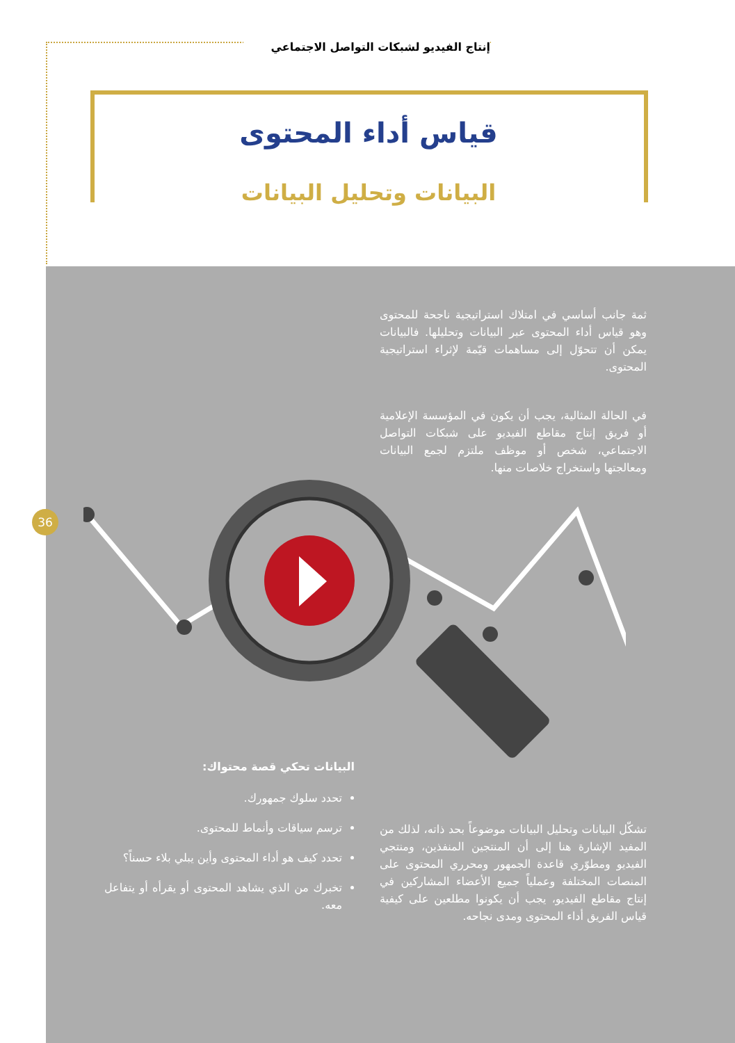إنتاج الفيديو لشبكات التواصل الاجتماعي
قياس أداء المحتوى
البيانات وتحليل البيانات
ثمة جانب أساسي في امتلاك استراتيجية ناجحة للمحتوى وهو قياس أداء المحتوى عبر البيانات وتحليلها. فالبيانات يمكن أن تتحوّل إلى مساهمات قيّمة لإثراء استراتيجية المحتوى.
في الحالة المثالية، يجب أن يكون في المؤسسة الإعلامية أو فريق إنتاج مقاطع الفيديو على شبكات التواصل الاجتماعي، شخص أو موظف ملتزم لجمع البيانات ومعالجتها واستخراج خلاصات منها.
36
تشكّل البيانات وتحليل البيانات موضوعاً بحد ذاته، لذلك من المفيد الإشارة هنا إلى أن المنتجين المنفذين، ومنتجي الفيديو ومطوّري قاعدة الجمهور ومحرري المحتوى على المنصات المختلفة وعملياً جميع الأعضاء المشاركين في إنتاج مقاطع الفيديو، يجب أن يكونوا مطلعين على كيفية قياس الفريق أداء المحتوى ومدى نجاحه.
البيانات تحكي قصة محتواك:
تحدد سلوك جمهورك.
ترسم سياقات وأنماط للمحتوى.
تحدد كيف هو أداء المحتوى وأين يبلي بلاء حسناً؟
تخبرك من الذي يشاهد المحتوى أو يقرأه أو يتفاعل معه.